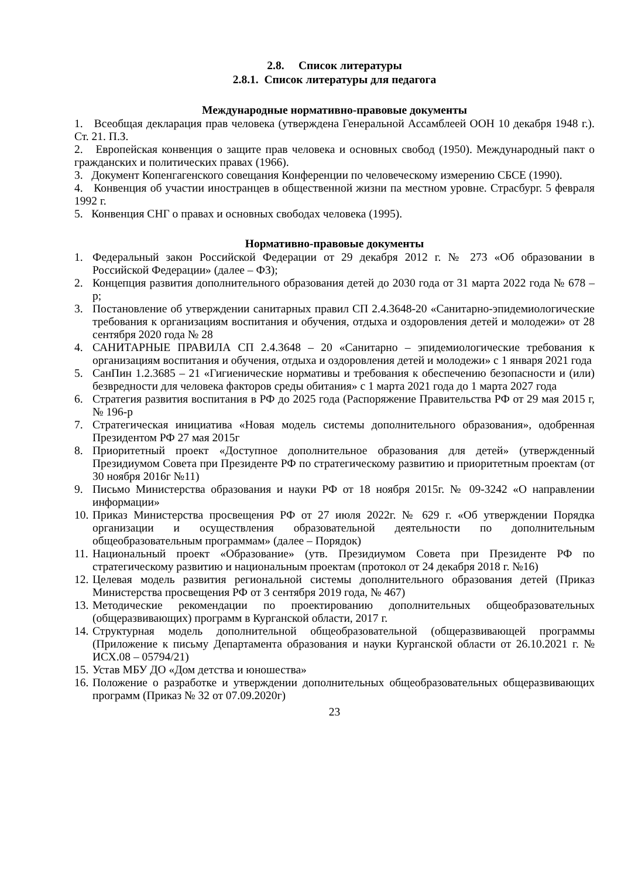2.8. Список литературы
2.8.1. Список литературы для педагога
Международные нормативно-правовые документы
1. Всеобщая декларация прав человека (утверждена Генеральной Ассамблеей ООН 10 декабря 1948 г.). Ст. 21. П.З.
2. Европейская конвенция о защите прав человека и основных свобод (1950). Международный пакт о гражданских и политических правах (1966).
3. Документ Копенгагенского совещания Конференции по человеческому измерению СБСЕ (1990).
4. Конвенция об участии иностранцев в общественной жизни па местном уровне. Страсбург. 5 февраля 1992 г.
5. Конвенция СНГ о правах и основных свободах человека (1995).
Нормативно-правовые документы
1. Федеральный закон Российской Федерации от 29 декабря 2012 г. № 273 «Об образовании в Российской Федерации» (далее – ФЗ);
2. Концепция развития дополнительного образования детей до 2030 года от 31 марта 2022 года № 678 – р;
3. Постановление об утверждении санитарных правил СП 2.4.3648-20 «Санитарно-эпидемиологические требования к организациям воспитания и обучения, отдыха и оздоровления детей и молодежи» от 28 сентября 2020 года № 28
4. САНИТАРНЫЕ ПРАВИЛА СП 2.4.3648 – 20 «Санитарно – эпидемиологические требования к организациям воспитания и обучения, отдыха и оздоровления детей и молодежи» с 1 января 2021 года
5. СанПин 1.2.3685 – 21 «Гигиенические нормативы и требования к обеспечению безопасности и (или) безвредности для человека факторов среды обитания» с 1 марта 2021 года до 1 марта 2027 года
6. Стратегия развития воспитания в РФ до 2025 года (Распоряжение Правительства РФ от 29 мая 2015 г, № 196-р
7. Стратегическая инициатива «Новая модель системы дополнительного образования», одобренная Президентом РФ 27 мая 2015г
8. Приоритетный проект «Доступное дополнительное образования для детей» (утвержденный Президиумом Совета при Президенте РФ по стратегическому развитию и приоритетным проектам (от 30 ноября 2016г №11)
9. Письмо Министерства образования и науки РФ от 18 ноября 2015г. № 09-3242 «О направлении информации»
10. Приказ Министерства просвещения РФ от 27 июля 2022г. № 629 г. «Об утверждении Порядка организации и осуществления образовательной деятельности по дополнительным общеобразовательным программам» (далее – Порядок)
11. Национальный проект «Образование» (утв. Президиумом Совета при Президенте РФ по стратегическому развитию и национальным проектам (протокол от 24 декабря 2018 г. №16)
12. Целевая модель развития региональной системы дополнительного образования детей (Приказ Министерства просвещения РФ от 3 сентября 2019 года, № 467)
13. Методические рекомендации по проектированию дополнительных общеобразовательных (общеразвивающих) программ в Курганской области, 2017 г.
14. Структурная модель дополнительной общеобразовательной (общеразвивающей программы (Приложение к письму Департамента образования и науки Курганской области от 26.10.2021 г. № ИСХ.08 – 05794/21)
15. Устав МБУ ДО «Дом детства и юношества»
16. Положение о разработке и утверждении дополнительных общеобразовательных общеразвивающих программ (Приказ № 32 от 07.09.2020г)
23